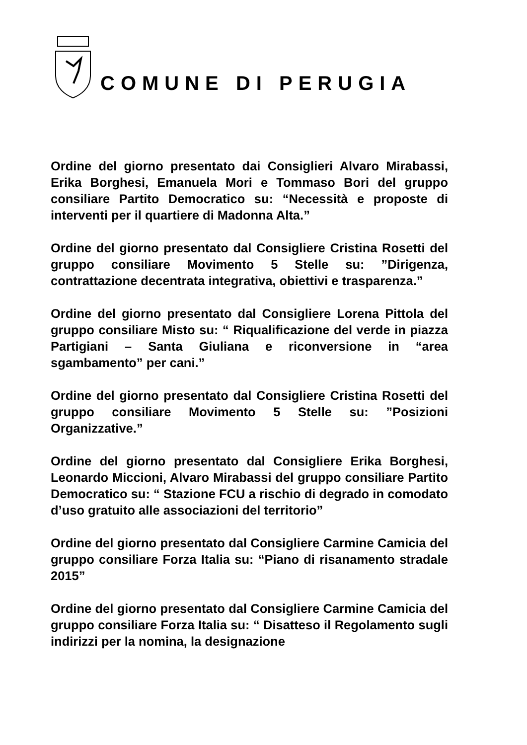COMUNE DI PERUGIA
Ordine del giorno presentato dai Consiglieri Alvaro Mirabassi, Erika Borghesi, Emanuela Mori e Tommaso Bori del gruppo consiliare Partito Democratico su: “Necessità e proposte di interventi per il quartiere di Madonna Alta.”
Ordine del giorno presentato dal Consigliere Cristina Rosetti del gruppo consiliare Movimento 5 Stelle su: ”Dirigenza, contrattazione decentrata integrativa, obiettivi e trasparenza.”
Ordine del giorno presentato dal Consigliere Lorena Pittola del gruppo consiliare Misto su: “ Riqualificazione del verde in piazza Partigiani – Santa Giuliana e riconversione in “area sgambamento” per cani.”
Ordine del giorno presentato dal Consigliere Cristina Rosetti del gruppo consiliare Movimento 5 Stelle su: ”Posizioni Organizzative.”
Ordine del giorno presentato dal Consigliere Erika Borghesi, Leonardo Miccioni, Alvaro Mirabassi del gruppo consiliare Partito Democratico su: “ Stazione FCU a rischio di degrado in comodato d’uso gratuito alle associazioni del territorio”
Ordine del giorno presentato dal Consigliere Carmine Camicia del gruppo consiliare Forza Italia su: “Piano di risanamento stradale 2015”
Ordine del giorno presentato dal Consigliere Carmine Camicia del gruppo consiliare Forza Italia su: “ Disatteso il Regolamento sugli indirizzi per la nomina, la designazione